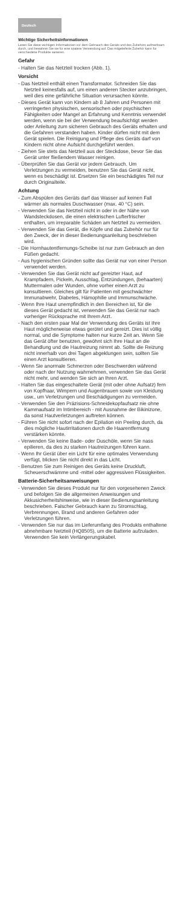Deutsch
Wichtige Sicherheitsinformationen
Lesen Sie diese wichtigen Informationen vor dem Gebrauch des Geräts und des Zubehörs aufmerksam durch, und bewahren Sie sie für eine spätere Verwendung auf. Das mitgelieferte Zubehör kann für verschiedene Produkte variieren.
Gefahr
- Halten Sie das Netzteil trocken (Abb. 1).
Vorsicht
- Das Netzteil enthält einen Transformator. Schneiden Sie das Netzteil keinesfalls auf, um einen anderen Stecker anzubringen, weil dies eine gefährliche Situation verursachen könnte.
- Dieses Gerät kann von Kindern ab 8 Jahren und Personen mit verringerten physischen, sensorischen oder psychischen Fähigkeiten oder Mangel an Erfahrung und Kenntnis verwendet werden, wenn sie bei der Verwendung beaufsichtigt werden oder Anleitung zum sicheren Gebrauch des Geräts erhalten und die Gefahren verstanden haben. Kinder dürfen nicht mit dem Gerät spielen. Die Reinigung und Pflege des Geräts darf von Kindern nicht ohne Aufsicht durchgeführt werden.
- Ziehen Sie stets das Netzteil aus der Steckdose, bevor Sie das Gerät unter fließendem Wasser reinigen.
- Überprüfen Sie das Gerät vor jedem Gebrauch. Um Verletzungen zu vermeiden, benutzen Sie das Gerät nicht, wenn es beschädigt ist. Ersetzen Sie ein beschädigtes Teil nur durch Originalteile.
Achtung
- Zum Abspülen des Geräts darf das Wasser auf keinen Fall wärmer als normales Duschwasser (max. 40 °C) sein.
- Verwenden Sie das Netzteil nicht in oder in der Nähe von Wandsteckdosen, die einen elektrischen Lufterfrischer enthalten, um irreparable Schäden am Netzteil zu vermeiden.
- Verwenden Sie das Gerät, die Köpfe und das Zubehör nur für den Zweck, der in dieser Bedienungsanleitung beschrieben wird.
- Die Hornhautentfernungs-Scheibe ist nur zum Gebrauch an den Füßen gedacht.
- Aus hygienischen Gründen sollte das Gerät nur von einer Person verwendet werden.
- Verwenden Sie das Gerät nicht auf gereizter Haut, auf Krampfadern, Pickeln, Ausschlag, Entzündungen, (behaarten) Muttermalen oder Wunden, ohne vorher einen Arzt zu konsultieren. Gleiches gilt für Patienten mit geschwächter Immunabwehr, Diabetes, Hämophilie und Immunschwäche.
- Wenn Ihre Haut unempfindlich in den Bereichen ist, für die dieses Gerät gedacht ist, verwenden Sie das Gerät nur nach vorheriger Rücksprache mit Ihrem Arzt.
- Nach den ersten paar Mal der Verwendung des Geräts ist Ihre Haut möglicherweise etwas gerötet und gereizt. Dies ist völlig normal, und die Symptome halten nur kurze Zeit an. Wenn Sie das Gerät öfter benutzen, gewöhnt sich Ihre Haut an die Behandlung und die Hautreizung nimmt ab. Sollte die Reizung nicht innerhalb von drei Tagen abgeklungen sein, sollten Sie einen Arzt konsultieren.
- Wenn Sie anormale Schmerzen oder Beschwerden während oder nach der Nutzung wahrnehmen, verwenden Sie das Gerät nicht mehr, und wenden Sie sich an Ihren Arzt.
- Halten Sie das eingeschaltete Gerät (mit oder ohne Aufsatz) fern von Kopfhaar, Wimpern und Augenbrauen sowie von Kleidung usw., um Verletzungen und Beschädigungen zu vermeiden.
- Verwenden Sie den Präzisions-Schneidekopfaufsatz nie ohne Kammaufsatz im Intimbereich - mit Ausnahme der Bikinizone, da sonst Hautverletzungen auftreten können.
- Führen Sie nicht sofort nach der Epilation ein Peeling durch, da dies mögliche Hautirritationen durch die Haarentfernung verstärken könnte.
- Verwenden Sie keine Bade- oder Duschöle, wenn Sie nass epilieren, da dies zu starken Hautreizungen führen kann.
- Wenn Ihr Gerät über ein Licht für eine optimales Verwendung verfügt, blicken Sie nicht direkt in das Licht.
- Benutzen Sie zum Reinigen des Geräts keine Druckluft, Scheuerschwämme und -mittel oder aggressiven Flüssigkeiten.
Batterie-Sicherheitsanweisungen
- Verwenden Sie dieses Produkt nur für den vorgesehenen Zweck und befolgen Sie die allgemeinen Anweisungen und Akkusicherheitshinweise, wie in dieser Bedienungsanleitung beschrieben. Falscher Gebrauch kann zu Stromschlag, Verbrennungen, Brand und anderen Gefahren oder Verletzungen führen.
- Verwenden Sie nur das im Lieferumfang des Produkts enthaltene abnehmbare Netzteil (HQ8505), um die Batterie aufzuladen. Verwenden Sie kein Verlängerungskabel.